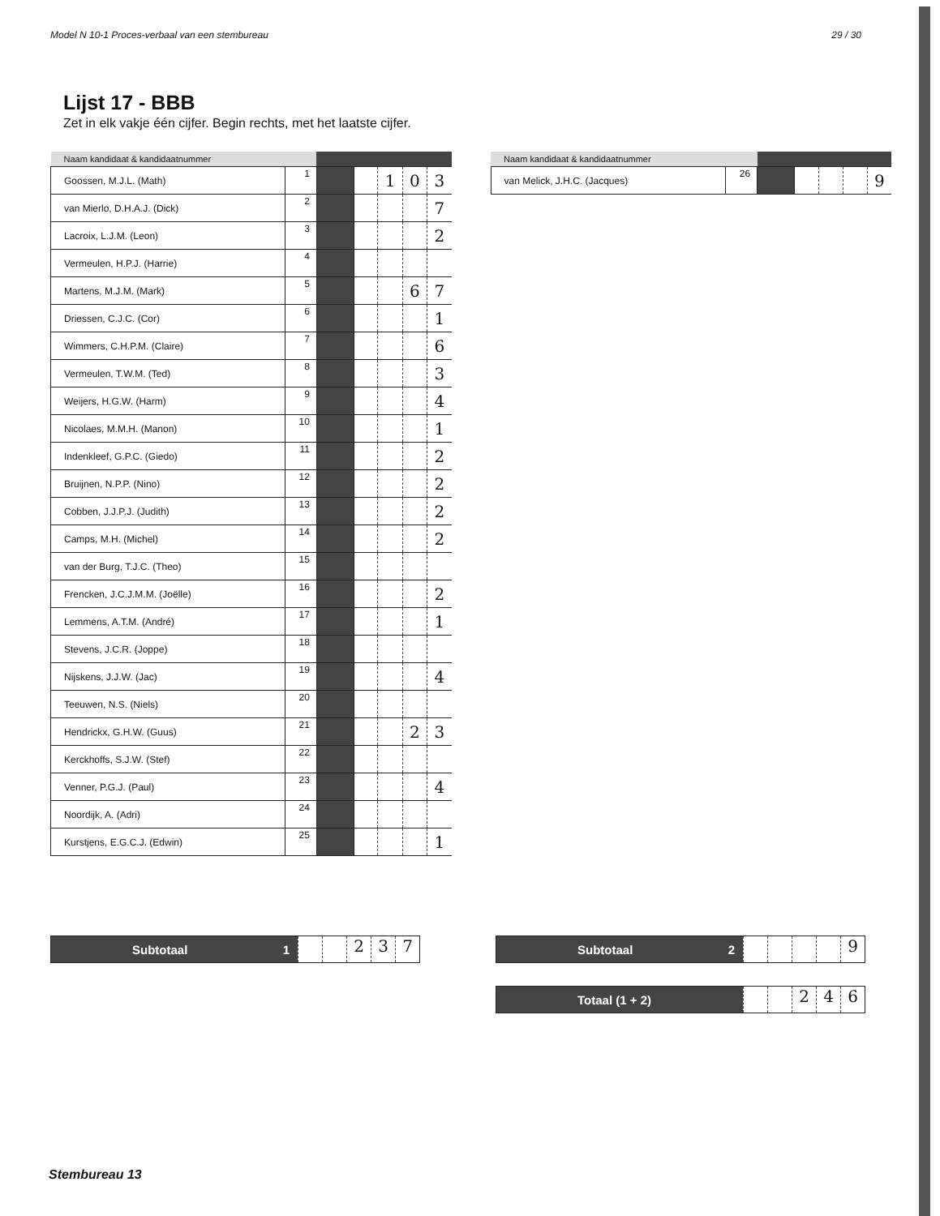Model N 10-1 Proces-verbaal van een stembureau 29 / 30
Lijst 17 - BBB
Zet in elk vakje één cijfer. Begin rechts, met het laatste cijfer.
| Naam kandidaat & kandidaatnummer | | | | | | |
| --- | --- | --- | --- | --- | --- | --- |
| Goossen, M.J.L. (Math) | 1 | | | 1 | 0 | 3 |
| van Mierlo, D.H.A.J. (Dick) | 2 | | | | | 7 |
| Lacroix, L.J.M. (Leon) | 3 | | | | | 2 |
| Vermeulen, H.P.J. (Harrie) | 4 | | | | | |
| Martens, M.J.M. (Mark) | 5 | | | | 6 | 7 |
| Driessen, C.J.C. (Cor) | 6 | | | | | 1 |
| Wimmers, C.H.P.M. (Claire) | 7 | | | | | 6 |
| Vermeulen, T.W.M. (Ted) | 8 | | | | | 3 |
| Weijers, H.G.W. (Harm) | 9 | | | | | 4 |
| Nicolaes, M.M.H. (Manon) | 10 | | | | | 1 |
| Indenkleef, G.P.C. (Giedo) | 11 | | | | | 2 |
| Bruijnen, N.P.P. (Nino) | 12 | | | | | 2 |
| Cobben, J.J.P.J. (Judith) | 13 | | | | | 2 |
| Camps, M.H. (Michel) | 14 | | | | | 2 |
| van der Burg, T.J.C. (Theo) | 15 | | | | | |
| Frencken, J.C.J.M.M. (Joëlle) | 16 | | | | | 2 |
| Lemmens, A.T.M. (André) | 17 | | | | | 1 |
| Stevens, J.C.R. (Joppe) | 18 | | | | | |
| Nijskens, J.J.W. (Jac) | 19 | | | | | 4 |
| Teeuwen, N.S. (Niels) | 20 | | | | | |
| Hendrickx, G.H.W. (Guus) | 21 | | | | 2 | 3 |
| Kerckhoffs, S.J.W. (Stef) | 22 | | | | | |
| Venner, P.G.J. (Paul) | 23 | | | | | 4 |
| Noordijk, A. (Adri) | 24 | | | | | |
| Kurstjens, E.G.C.J. (Edwin) | 25 | | | | | 1 |
| Naam kandidaat & kandidaatnummer | | | | | | |
| --- | --- | --- | --- | --- | --- | --- |
| van Melick, J.H.C. (Jacques) | 26 | | | | | 9 |
Subtotaal 1
2 3 7
Subtotaal 2
9
Totaal (1 + 2)
2 4 6
Stembureau 13